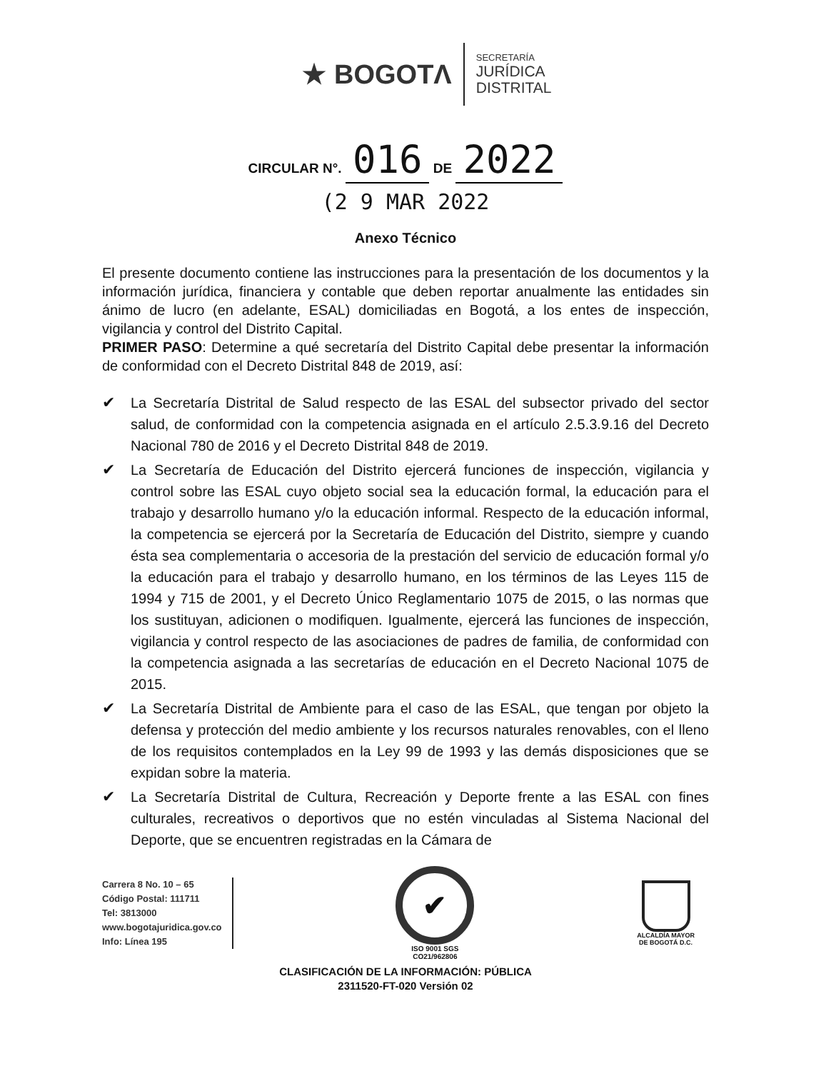★ BOGOTΛ
SECRETARÍA
JURÍDICA
DISTRITAL
CIRCULAR N°. 016 DE 2022
(2 9 MAR 2022
Anexo Técnico
El presente documento contiene las instrucciones para la presentación de los documentos y la información jurídica, financiera y contable que deben reportar anualmente las entidades sin ánimo de lucro (en adelante, ESAL) domiciliadas en Bogotá, a los entes de inspección, vigilancia y control del Distrito Capital.
PRIMER PASO: Determine a qué secretaría del Distrito Capital debe presentar la información de conformidad con el Decreto Distrital 848 de 2019, así:
✔ La Secretaría Distrital de Salud respecto de las ESAL del subsector privado del sector salud, de conformidad con la competencia asignada en el artículo 2.5.3.9.16 del Decreto Nacional 780 de 2016 y el Decreto Distrital 848 de 2019.
✔ La Secretaría de Educación del Distrito ejercerá funciones de inspección, vigilancia y control sobre las ESAL cuyo objeto social sea la educación formal, la educación para el trabajo y desarrollo humano y/o la educación informal. Respecto de la educación informal, la competencia se ejercerá por la Secretaría de Educación del Distrito, siempre y cuando ésta sea complementaria o accesoria de la prestación del servicio de educación formal y/o la educación para el trabajo y desarrollo humano, en los términos de las Leyes 115 de 1994 y 715 de 2001, y el Decreto Único Reglamentario 1075 de 2015, o las normas que los sustituyan, adicionen o modifiquen. Igualmente, ejercerá las funciones de inspección, vigilancia y control respecto de las asociaciones de padres de familia, de conformidad con la competencia asignada a las secretarías de educación en el Decreto Nacional 1075 de 2015.
✔ La Secretaría Distrital de Ambiente para el caso de las ESAL, que tengan por objeto la defensa y protección del medio ambiente y los recursos naturales renovables, con el lleno de los requisitos contemplados en la Ley 99 de 1993 y las demás disposiciones que se expidan sobre la materia.
✔ La Secretaría Distrital de Cultura, Recreación y Deporte frente a las ESAL con fines culturales, recreativos o deportivos que no estén vinculadas al Sistema Nacional del Deporte, que se encuentren registradas en la Cámara de
Carrera 8 No. 10 – 65
Código Postal: 111711
Tel: 3813000
www.bogotajuridica.gov.co
Info: Línea 195
✔
ISO 9001 SGS
CO21/962806
ALCALDÍA MAYOR
DE BOGOTÁ D.C.
CLASIFICACIÓN DE LA INFORMACIÓN: PÚBLICA
2311520-FT-020 Versión 02